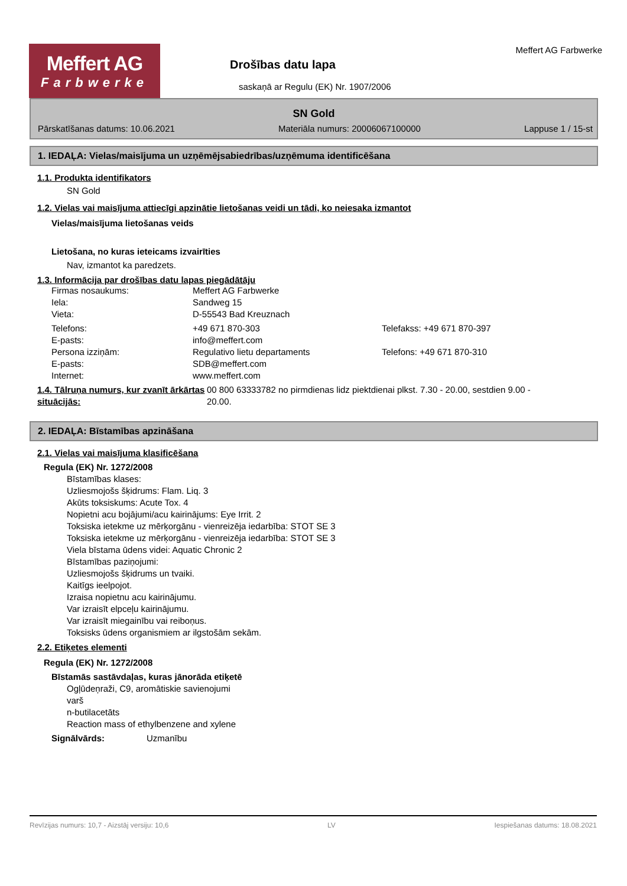Meffert AG
Farbwerke
Drošības datu lapa
saskaņā ar Regulu (EK) Nr. 1907/2006
Meffert AG Farbwerke
SN Gold
Pārskatīšanas datums: 10.06.2021 Materiāla numurs: 20006067100000 Lappuse 1 / 15-st
1. IEDAĻA: Vielas/maisījuma un uzņēmējsabiedrības/uzņēmuma identificēšana
1.1. Produkta identifikators
SN Gold
1.2. Vielas vai maisījuma attiecīgi apzinātie lietošanas veidi un tādi, ko neiesaka izmantot
Vielas/maisījuma lietošanas veids
Lietošana, no kuras ieteicams izvairīties
Nav, izmantot ka paredzets.
1.3. Informācija par drošības datu lapas piegādātāju
Firmas nosaukums: Meffert AG Farbwerke
Iela: Sandweg 15
Vieta: D-55543 Bad Kreuznach
Telefons: +49 671 870-303 Telefakss: +49 671 870-397
E-pasts: info@meffert.com
Persona izziņām: Regulativo lietu departaments Telefons: +49 671 870-310
E-pasts: SDB@meffert.com
Internet: www.meffert.com
1.4. Tālruņa numurs, kur zvanīt ārkārtas situācijās:
00 800 63333782 no pirmdienas lidz piektdienai plkst. 7.30 - 20.00, sestdien 9.00 - 20.00.
2. IEDAĻA: Bīstamības apzināšana
2.1. Vielas vai maisījuma klasificēšana
Regula (EK) Nr. 1272/2008
Bīstamības klases:
Uzliesmojošs šķidrums: Flam. Liq. 3
Akūts toksiskums: Acute Tox. 4
Nopietni acu bojājumi/acu kairinājums: Eye Irrit. 2
Toksiska ietekme uz mērķorgānu - vienreizēja iedarbība: STOT SE 3
Toksiska ietekme uz mērķorgānu - vienreizēja iedarbība: STOT SE 3
Viela bīstama ūdens videi: Aquatic Chronic 2
Bīstamības paziņojumi:
Uzliesmojošs šķidrums un tvaiki.
Kaitīgs ieelpojot.
Izraisa nopietnu acu kairinājumu.
Var izraisīt elpceļu kairinājumu.
Var izraisīt miegainību vai reiboņus.
Toksisks ūdens organismiem ar ilgstošām sekām.
2.2. Etiķetes elementi
Regula (EK) Nr. 1272/2008
Bīstamās sastāvdaļas, kuras jānorāda etiķetē
Ogļūdeņraži, C9, aromātiskie savienojumi
varš
n-butilacetāts
Reaction mass of ethylbenzene and xylene
Signālvārds: Uzmanību
Revīzijas numurs: 10,7 - Aizstāj versiju: 10,6 LV Iespiešanas datums: 18.08.2021